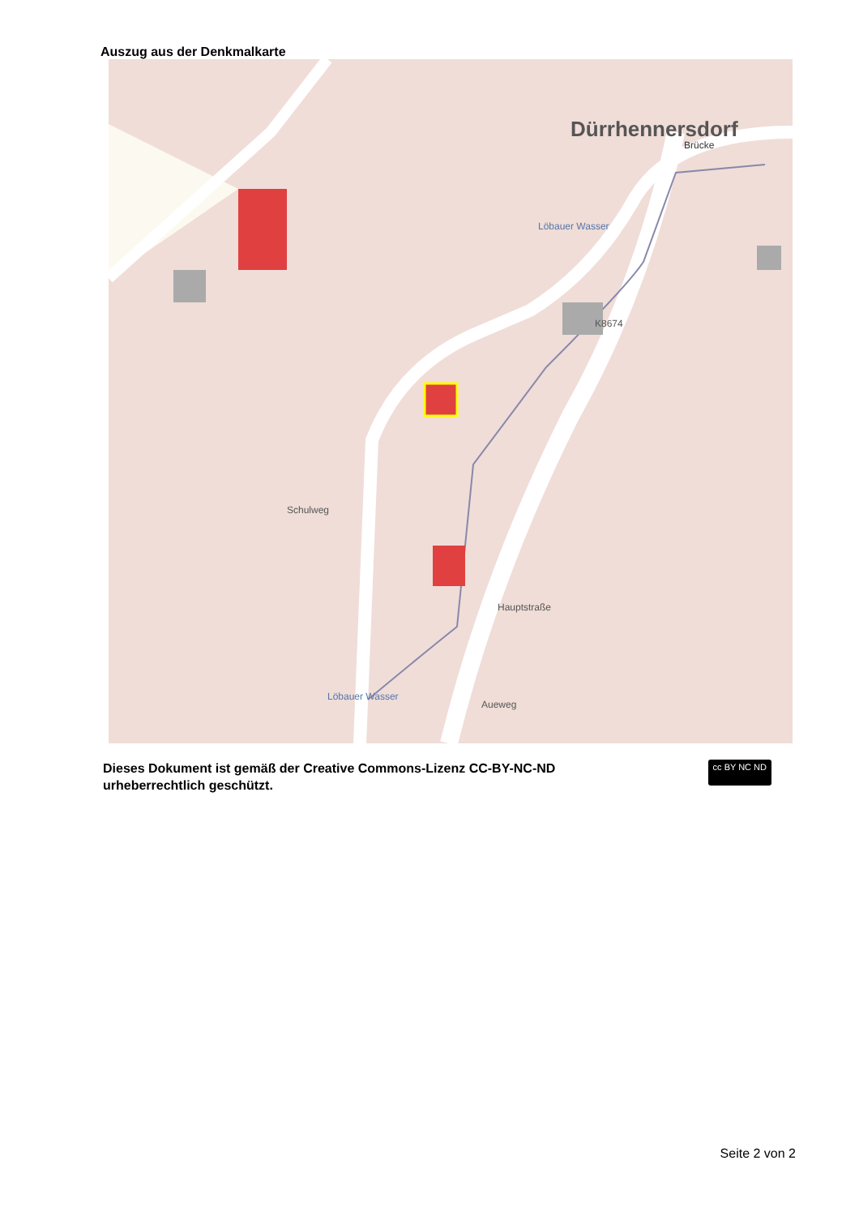Auszug aus der Denkmalkarte
Dürrhennersdorf
Brücke
Schulweg
Hauptstraße
K8674
Löbauer Wasser
Löbauer Wasser
Aueweg
Dieses Dokument ist gemäß der Creative Commons-Lizenz CC-BY-NC-ND
urheberrechtlich geschützt.
cc BY NC ND
Seite 2 von 2